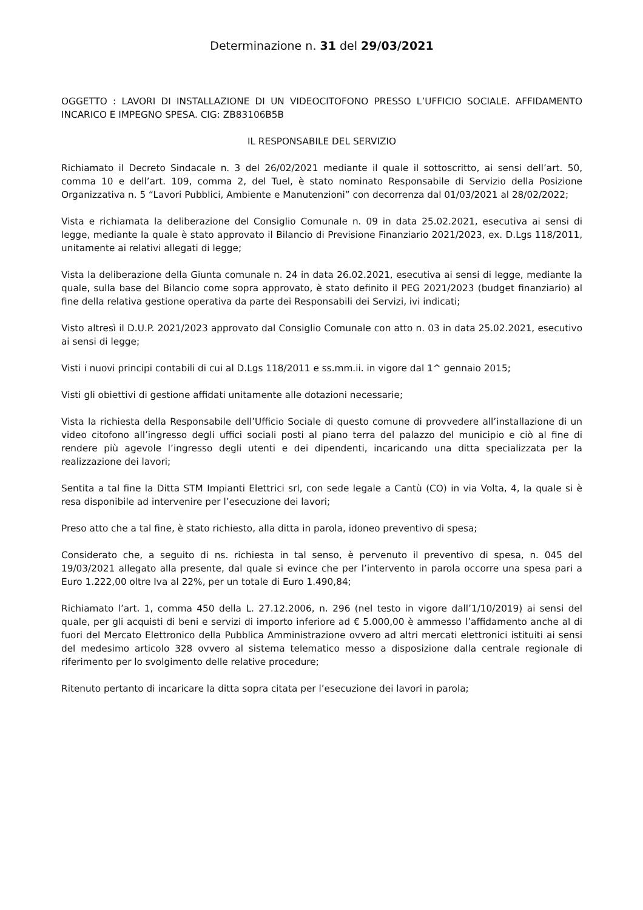Determinazione n. 31 del 29/03/2021
OGGETTO : LAVORI DI INSTALLAZIONE DI UN VIDEOCITOFONO PRESSO L’UFFICIO SOCIALE. AFFIDAMENTO INCARICO E IMPEGNO SPESA. CIG: ZB83106B5B
IL RESPONSABILE DEL SERVIZIO
Richiamato il Decreto Sindacale n. 3 del 26/02/2021 mediante il quale il sottoscritto, ai sensi dell’art. 50, comma 10 e dell’art. 109, comma 2, del Tuel, è stato nominato Responsabile di Servizio della Posizione Organizzativa n. 5 “Lavori Pubblici, Ambiente e Manutenzioni” con decorrenza dal 01/03/2021 al 28/02/2022;
Vista e richiamata la deliberazione del Consiglio Comunale n. 09 in data 25.02.2021, esecutiva ai sensi di legge, mediante la quale è stato approvato il Bilancio di Previsione Finanziario 2021/2023, ex. D.Lgs 118/2011, unitamente ai relativi allegati di legge;
Vista la deliberazione della Giunta comunale n. 24 in data 26.02.2021, esecutiva ai sensi di legge, mediante la quale, sulla base del Bilancio come sopra approvato, è stato definito il PEG 2021/2023 (budget finanziario) al fine della relativa gestione operativa da parte dei Responsabili dei Servizi, ivi indicati;
Visto altresì il D.U.P. 2021/2023 approvato dal Consiglio Comunale con atto n. 03 in data 25.02.2021, esecutivo ai sensi di legge;
Visti i nuovi principi contabili di cui al D.Lgs 118/2011 e ss.mm.ii. in vigore dal 1^ gennaio 2015;
Visti gli obiettivi di gestione affidati unitamente alle dotazioni necessarie;
Vista la richiesta della Responsabile dell’Ufficio Sociale di questo comune di provvedere all’installazione di un video citofono all’ingresso degli uffici sociali posti al piano terra del palazzo del municipio e ciò al fine di rendere più agevole l’ingresso degli utenti e dei dipendenti, incaricando una ditta specializzata per la realizzazione dei lavori;
Sentita a tal fine la Ditta STM Impianti Elettrici srl, con sede legale a Cantù (CO) in via Volta, 4, la quale si è resa disponibile ad intervenire per l’esecuzione dei lavori;
Preso atto che a tal fine, è stato richiesto, alla ditta in parola, idoneo preventivo di spesa;
Considerato che, a seguito di ns. richiesta in tal senso, è pervenuto il preventivo di spesa, n. 045 del 19/03/2021 allegato alla presente, dal quale si evince che per l’intervento in parola occorre una spesa pari a Euro 1.222,00 oltre Iva al 22%, per un totale di Euro 1.490,84;
Richiamato l’art. 1, comma 450 della L. 27.12.2006, n. 296 (nel testo in vigore dall’1/10/2019) ai sensi del quale, per gli acquisti di beni e servizi di importo inferiore ad € 5.000,00 è ammesso l’affidamento anche al di fuori del Mercato Elettronico della Pubblica Amministrazione ovvero ad altri mercati elettronici istituiti ai sensi del medesimo articolo 328 ovvero al sistema telematico messo a disposizione dalla centrale regionale di riferimento per lo svolgimento delle relative procedure;
Ritenuto pertanto di incaricare la ditta sopra citata per l’esecuzione dei lavori in parola;